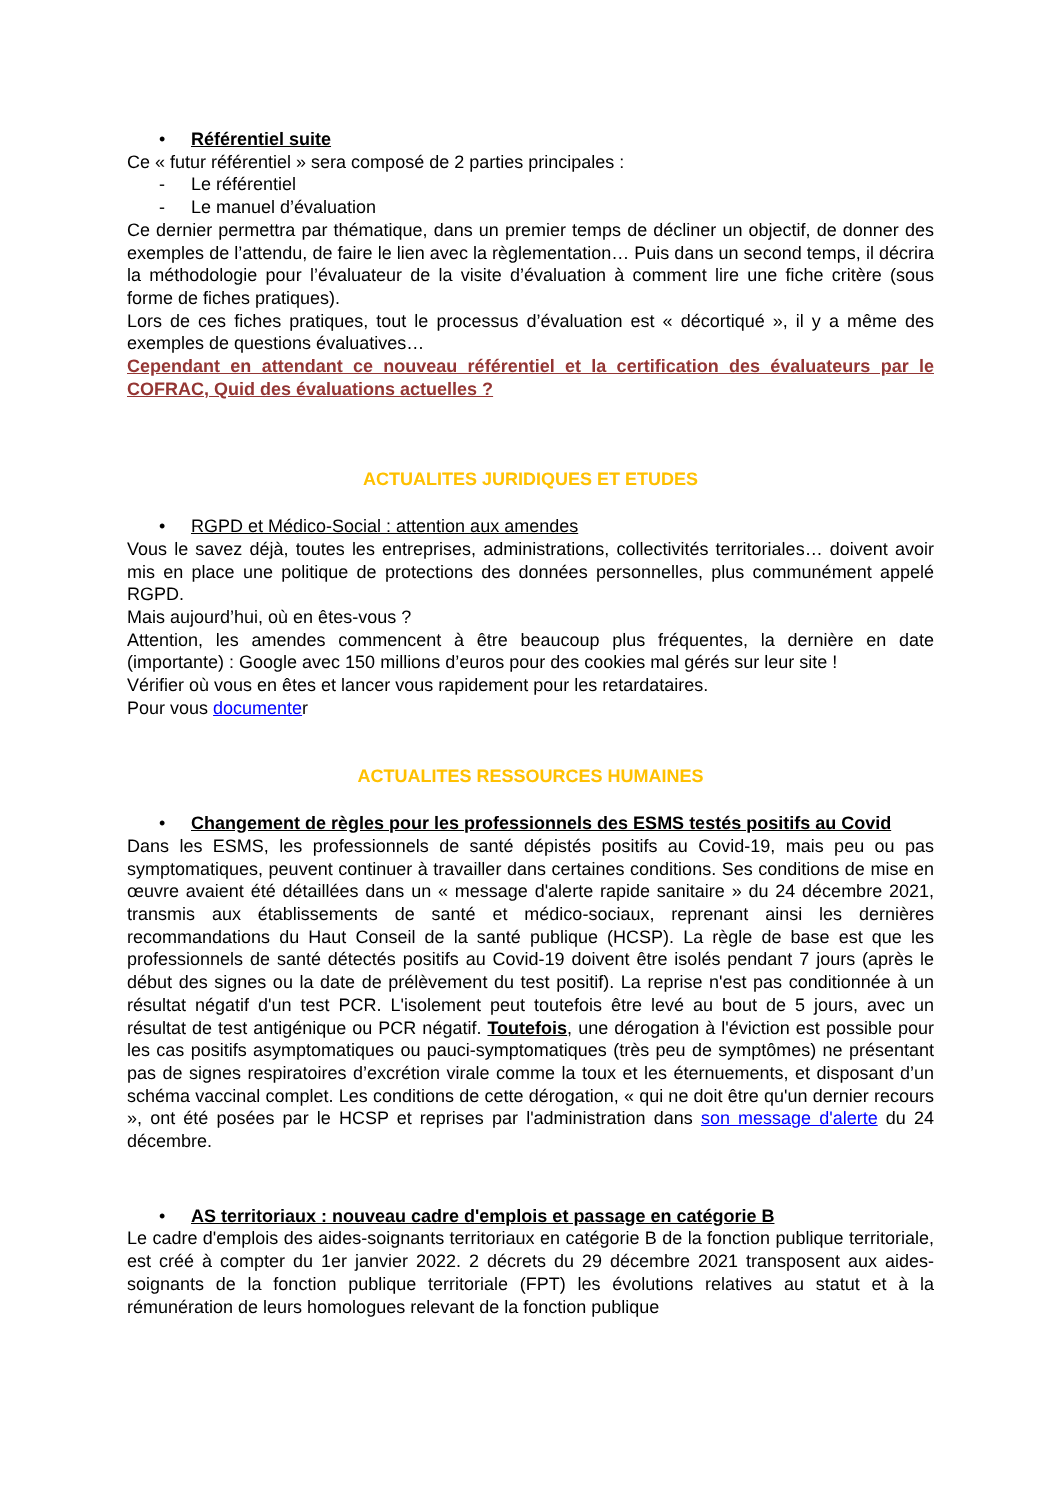• Référentiel suite
Ce « futur référentiel » sera composé de 2 parties principales :
- Le référentiel
- Le manuel d’évaluation
Ce dernier permettra par thématique, dans un premier temps de décliner un objectif, de donner des exemples de l’attendu, de faire le lien avec la règlementation… Puis dans un second temps, il décrira la méthodologie pour l’évaluateur de la visite d’évaluation à comment lire une fiche critère (sous forme de fiches pratiques).
Lors de ces fiches pratiques, tout le processus d’évaluation est « décortiqué », il y a même des exemples de questions évaluatives…
Cependant en attendant ce nouveau référentiel et la certification des évaluateurs par le COFRAC, Quid des évaluations actuelles ?
ACTUALITES JURIDIQUES ET ETUDES
• RGPD et Médico-Social : attention aux amendes
Vous le savez déjà, toutes les entreprises, administrations, collectivités territoriales… doivent avoir mis en place une politique de protections des données personnelles, plus communément appelé RGPD.
Mais aujourd’hui, où en êtes-vous ?
Attention, les amendes commencent à être beaucoup plus fréquentes, la dernière en date (importante) : Google avec 150 millions d’euros pour des cookies mal gérés sur leur site !
Vérifier où vous en êtes et lancer vous rapidement pour les retardataires.
Pour vous documenter
ACTUALITES RESSOURCES HUMAINES
• Changement de règles pour les professionnels des ESMS testés positifs au Covid
Dans les ESMS, les professionnels de santé dépistés positifs au Covid-19, mais peu ou pas symptomatiques, peuvent continuer à travailler dans certaines conditions. Ses conditions de mise en œuvre avaient été détaillées dans un « message d'alerte rapide sanitaire » du 24 décembre 2021, transmis aux établissements de santé et médico-sociaux, reprenant ainsi les dernières recommandations du Haut Conseil de la santé publique (HCSP). La règle de base est que les professionnels de santé détectés positifs au Covid-19 doivent être isolés pendant 7 jours (après le début des signes ou la date de prélèvement du test positif). La reprise n'est pas conditionnée à un résultat négatif d'un test PCR. L'isolement peut toutefois être levé au bout de 5 jours, avec un résultat de test antigénique ou PCR négatif. Toutefois, une dérogation à l'éviction est possible pour les cas positifs asymptomatiques ou pauci-symptomatiques (très peu de symptômes) ne présentant pas de signes respiratoires d’excrétion virale comme la toux et les éternuements, et disposant d’un schéma vaccinal complet. Les conditions de cette dérogation, « qui ne doit être qu'un dernier recours », ont été posées par le HCSP et reprises par l'administration dans son message d'alerte du 24 décembre.
• AS territoriaux : nouveau cadre d'emplois et passage en catégorie B
Le cadre d'emplois des aides-soignants territoriaux en catégorie B de la fonction publique territoriale, est créé à compter du 1er janvier 2022. 2 décrets du 29 décembre 2021 transposent aux aides-soignants de la fonction publique territoriale (FPT) les évolutions relatives au statut et à la rémunération de leurs homologues relevant de la fonction publique